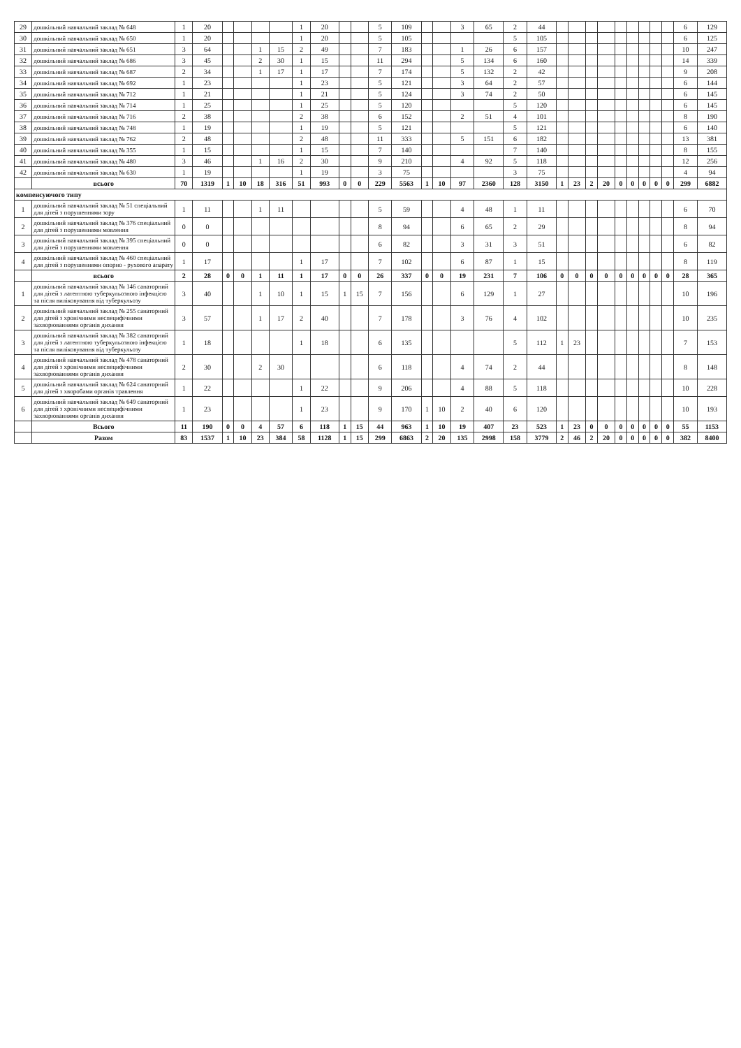| 29 | дошкільний навчальний заклад № 648 | 1 | 20 | | | | | 1 | 20 | | | 5 | 109 | | | 3 | 65 | 2 | 44 | | | | | | | | | | 6 | 129 |
| 30 | дошкільний навчальний заклад № 650 | 1 | 20 | | | | | 1 | 20 | | | 5 | 105 | | | | | 5 | 105 | | | | | | | | | | 6 | 125 |
| 31 | дошкільний навчальний заклад № 651 | 3 | 64 | | | 1 | 15 | 2 | 49 | | | 7 | 183 | | | 1 | 26 | 6 | 157 | | | | | | | | | | 10 | 247 |
| 32 | дошкільний навчальний заклад № 686 | 3 | 45 | | | 2 | 30 | 1 | 15 | | | 11 | 294 | | | 5 | 134 | 6 | 160 | | | | | | | | | | 14 | 339 |
| 33 | дошкільний навчальний заклад № 687 | 2 | 34 | | | 1 | 17 | 1 | 17 | | | 7 | 174 | | | 5 | 132 | 2 | 42 | | | | | | | | | | 9 | 208 |
| 34 | дошкільний навчальний заклад № 692 | 1 | 23 | | | | | 1 | 23 | | | 5 | 121 | | | 3 | 64 | 2 | 57 | | | | | | | | | | 6 | 144 |
| 35 | дошкільний навчальний заклад № 712 | 1 | 21 | | | | | 1 | 21 | | | 5 | 124 | | | 3 | 74 | 2 | 50 | | | | | | | | | | 6 | 145 |
| 36 | дошкільний навчальний заклад № 714 | 1 | 25 | | | | | 1 | 25 | | | 5 | 120 | | | | | 5 | 120 | | | | | | | | | | 6 | 145 |
| 37 | дошкільний навчальний заклад № 716 | 2 | 38 | | | | | 2 | 38 | | | 6 | 152 | | | 2 | 51 | 4 | 101 | | | | | | | | | | 8 | 190 |
| 38 | дошкільний навчальний заклад № 748 | 1 | 19 | | | | | 1 | 19 | | | 5 | 121 | | | | | 5 | 121 | | | | | | | | | | 6 | 140 |
| 39 | дошкільний навчальний заклад № 762 | 2 | 48 | | | | | 2 | 48 | | | 11 | 333 | | | 5 | 151 | 6 | 182 | | | | | | | | | | 13 | 381 |
| 40 | дошкільний навчальний заклад № 355 | 1 | 15 | | | | | 1 | 15 | | | 7 | 140 | | | | | 7 | 140 | | | | | | | | | | 8 | 155 |
| 41 | дошкільний навчальний заклад № 480 | 3 | 46 | | | 1 | 16 | 2 | 30 | | | 9 | 210 | | | 4 | 92 | 5 | 118 | | | | | | | | | | 12 | 256 |
| 42 | дошкільний навчальний заклад № 630 | 1 | 19 | | | | | 1 | 19 | | | 3 | 75 | | | | | 3 | 75 | | | | | | | | | | 4 | 94 |
| | всього | 70 | 1319 | 1 | 10 | 18 | 316 | 51 | 993 | 0 | 0 | 229 | 5563 | 1 | 10 | 97 | 2360 | 128 | 3150 | 1 | 23 | 2 | 20 | 0 | 0 | 0 | 0 | 0 | 299 | 6882 |
| компенсуючого типу | | | | | | | | | | | | | | | | | | | | | | | | | | | | | | |
| 1 | дошкільний навчальний заклад № 51 спеціальний для дітей з порушеннями зору | 1 | 11 | | | 1 | 11 | | | | | 5 | 59 | | | 4 | 48 | 1 | 11 | | | | | | | | | | 6 | 70 |
| 2 | дошкільний навчальний заклад № 376 спеціальний для дітей з порушеннями мовлення | 0 | 0 | | | | | | | | | 8 | 94 | | | 6 | 65 | 2 | 29 | | | | | | | | | | 8 | 94 |
| 3 | дошкільний навчальний заклад № 395 спеціальний для дітей з порушеннями мовлення | 0 | 0 | | | | | | | | | 6 | 82 | | | 3 | 31 | 3 | 51 | | | | | | | | | | 6 | 82 |
| 4 | дошкільний навчальний заклад № 460 спеціальний для дітей з порушеннями опорно - рухового апарату | 1 | 17 | | | | | 1 | 17 | | | 7 | 102 | | | 6 | 87 | 1 | 15 | | | | | | | | | | 8 | 119 |
| | всього | 2 | 28 | 0 | 0 | 1 | 11 | 1 | 17 | 0 | 0 | 26 | 337 | 0 | 0 | 19 | 231 | 7 | 106 | 0 | 0 | 0 | 0 | 0 | 0 | 0 | 0 | 0 | 28 | 365 |
| 1 | дошкільний навчальний заклад № 146 санаторний для дітей з латентною туберкульозною інфекцією та після виліковування від туберкульозу | 3 | 40 | | | 1 | 10 | 1 | 15 | 1 | 15 | 7 | 156 | | | 6 | 129 | 1 | 27 | | | | | | | | | | 10 | 196 |
| 2 | дошкільний навчальний заклад № 255 санаторний для дітей з хронічними неспецифічними захворюваннями органів дихання | 3 | 57 | | | 1 | 17 | 2 | 40 | | | 7 | 178 | | | 3 | 76 | 4 | 102 | | | | | | | | | | 10 | 235 |
| 3 | дошкільний навчальний заклад № 382 санаторний для дітей з латентною туберкульозною інфекцією та після виліковування від туберкульозу | 1 | 18 | | | | | 1 | 18 | | | 6 | 135 | | | | | 5 | 112 | 1 | 23 | | | | | | | | 7 | 153 |
| 4 | дошкільний навчальний заклад № 478 санаторний для дітей з хронічними неспецифічними захворюваннями органів дихання | 2 | 30 | | | 2 | 30 | | | | | 6 | 118 | | | 4 | 74 | 2 | 44 | | | | | | | | | | 8 | 148 |
| 5 | дошкільний навчальний заклад № 624 санаторний для дітей з хворобами органів травлення | 1 | 22 | | | | | 1 | 22 | | | 9 | 206 | | | 4 | 88 | 5 | 118 | | | | | | | | | | 10 | 228 |
| 6 | дошкільний навчальний заклад № 649 санаторний для дітей з хронічними неспецифічними захворюваннями органів дихання | 1 | 23 | | | | | 1 | 23 | | | 9 | 170 | 1 | 10 | 2 | 40 | 6 | 120 | | | | | | | | | | 10 | 193 |
| | Всього | 11 | 190 | 0 | 0 | 4 | 57 | 6 | 118 | 1 | 15 | 44 | 963 | 1 | 10 | 19 | 407 | 23 | 523 | 1 | 23 | 0 | 0 | 0 | 0 | 0 | 0 | 0 | 55 | 1153 |
| | Разом | 83 | 1537 | 1 | 10 | 23 | 384 | 58 | 1128 | 1 | 15 | 299 | 6863 | 2 | 20 | 135 | 2998 | 158 | 3779 | 2 | 46 | 2 | 20 | 0 | 0 | 0 | 0 | 0 | 382 | 8400 |